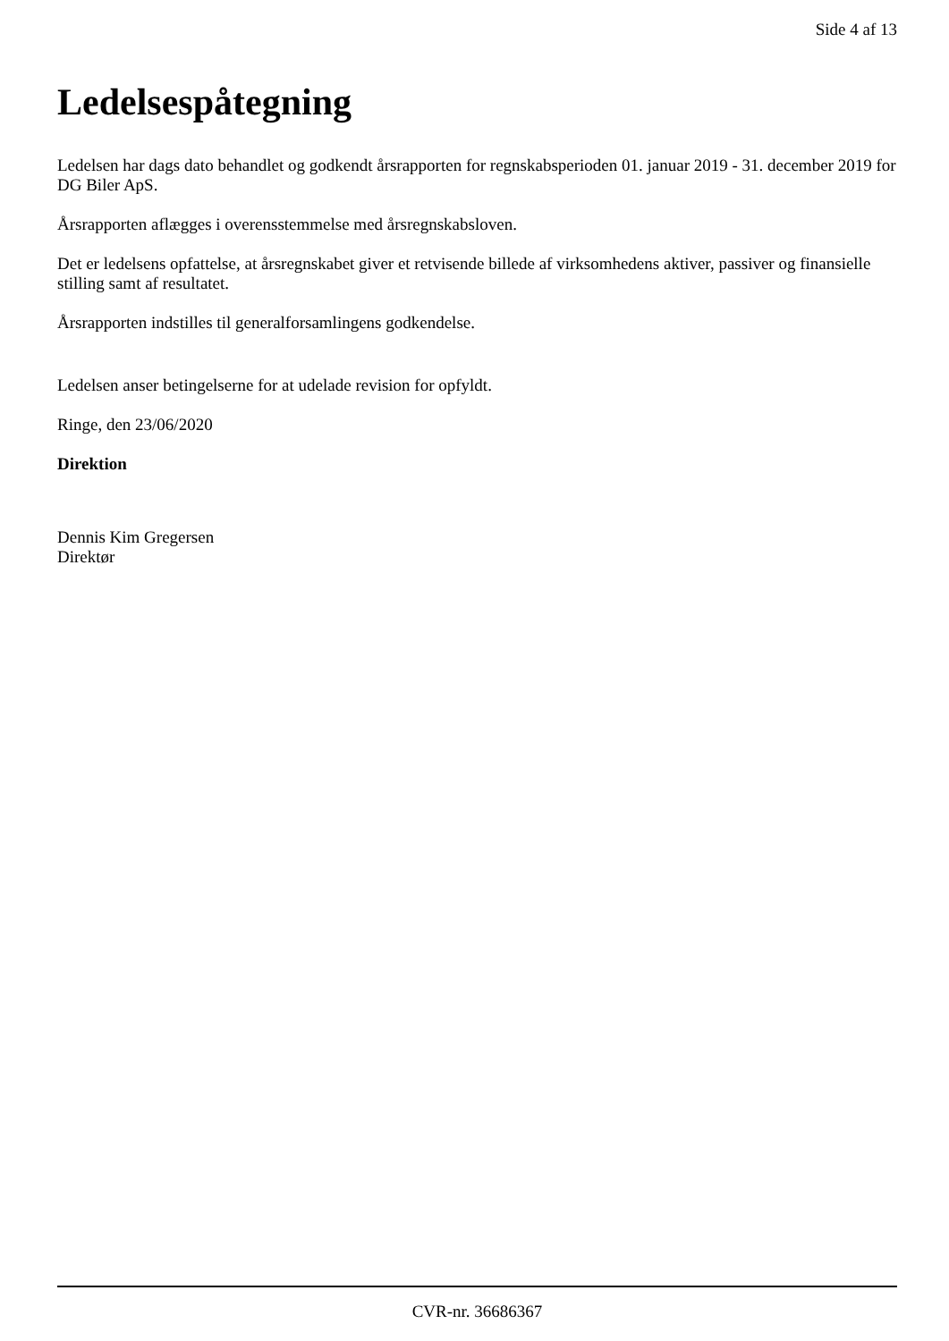Side 4 af 13
Ledelsespåtegning
Ledelsen har dags dato behandlet og godkendt årsrapporten for regnskabsperioden 01. januar 2019 - 31. december 2019 for DG Biler ApS.
Årsrapporten aflægges i overensstemmelse med årsregnskabsloven.
Det er ledelsens opfattelse, at årsregnskabet giver et retvisende billede af virksomhedens aktiver, passiver og finansielle stilling samt af resultatet.
Årsrapporten indstilles til generalforsamlingens godkendelse.
Ledelsen anser betingelserne for at udelade revision for opfyldt.
Ringe, den 23/06/2020
Direktion
Dennis Kim Gregersen
Direktør
CVR-nr. 36686367